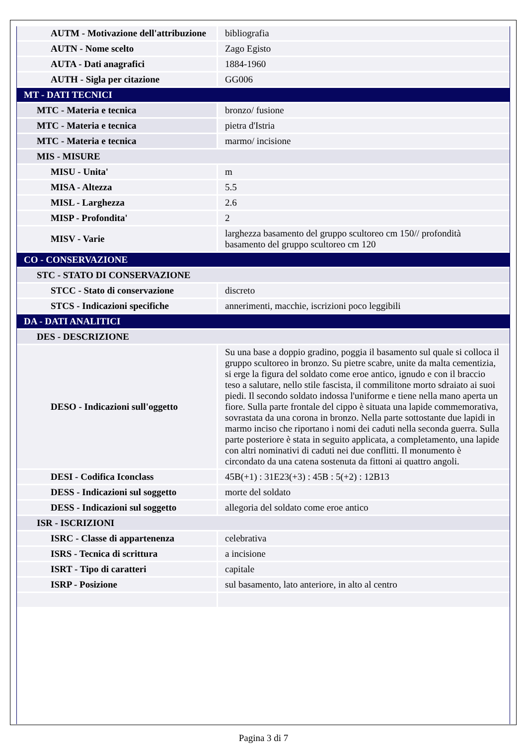| AUTM - Motivazione dell'attribuzione | bibliografia |
| AUTN - Nome scelto | Zago Egisto |
| AUTA - Dati anagrafici | 1884-1960 |
| AUTH - Sigla per citazione | GG006 |
| MT - DATI TECNICI | |
| MTC - Materia e tecnica | bronzo/ fusione |
| MTC - Materia e tecnica | pietra d'Istria |
| MTC - Materia e tecnica | marmo/ incisione |
| MIS - MISURE | |
| MISU - Unita' | m |
| MISA - Altezza | 5.5 |
| MISL - Larghezza | 2.6 |
| MISP - Profondita' | 2 |
| MISV - Varie | larghezza basamento del gruppo scultoreo cm 150// profondità basamento del gruppo scultoreo cm 120 |
| CO - CONSERVAZIONE | |
| STC - STATO DI CONSERVAZIONE | |
| STCC - Stato di conservazione | discreto |
| STCS - Indicazioni specifiche | annerimenti, macchie, iscrizioni poco leggibili |
| DA - DATI ANALITICI | |
| DES - DESCRIZIONE | |
| DESO - Indicazioni sull'oggetto | Su una base a doppio gradino, poggia il basamento sul quale si colloca il gruppo scultoreo in bronzo. Su pietre scabre, unite da malta cementizia, si erge la figura del soldato come eroe antico, ignudo e con il braccio teso a salutare, nello stile fascista, il commilitone morto sdraiato ai suoi piedi. Il secondo soldato indossa l'uniforme e tiene nella mano aperta un fiore. Sulla parte frontale del cippo è situata una lapide commemorativa, sovrastata da una corona in bronzo. Nella parte sottostante due lapidi in marmo inciso che riportano i nomi dei caduti nella seconda guerra. Sulla parte posteriore è stata in seguito applicata, a completamento, una lapide con altri nominativi di caduti nei due conflitti. Il monumento è circondato da una catena sostenuta da fittoni ai quattro angoli. |
| DESI - Codifica Iconclass | 45B(+1) : 31E23(+3) : 45B : 5(+2) : 12B13 |
| DESS - Indicazioni sul soggetto | morte del soldato |
| DESS - Indicazioni sul soggetto | allegoria del soldato come eroe antico |
| ISR - ISCRIZIONI | |
| ISRC - Classe di appartenenza | celebrativa |
| ISRS - Tecnica di scrittura | a incisione |
| ISRT - Tipo di caratteri | capitale |
| ISRP - Posizione | sul basamento, lato anteriore, in alto al centro |
Pagina 3 di 7